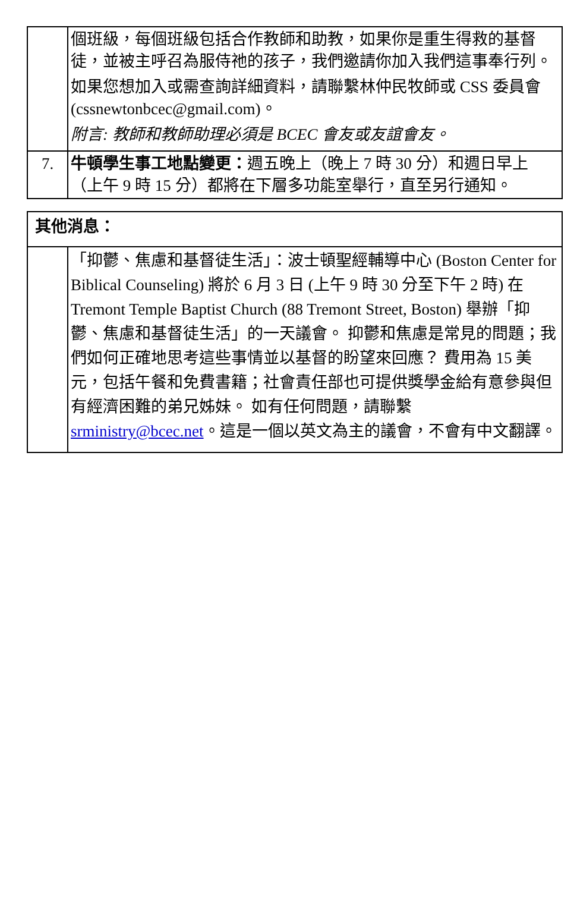| | 個班級，每個班級包括合作教師和助教，如果你是重生得救的基督徒，並被主呼召為服侍祂的孩子，我們邀請你加入我們這事奉行列。 如果您想加入或需查詢詳細資料，請聯繫林仲民牧師或 CSS 委員會 (cssnewtonbcec@gmail.com)。 附言: 教師和教師助理必須是 BCEC 會友或友誼會友。 |
| 7. | 牛頓學生事工地點變更： 週五晚上（晚上 7 時 30 分）和週日早上（上午 9 時 15 分）都將在下層多功能室舉行，直至另行通知。 |
| 其他消息： | |
| | 「抑鬱、焦慮和基督徒生活」：波士頓聖經輔導中心 (Boston Center for Biblical Counseling) 將於 6 月 3 日 (上午 9 時 30 分至下午 2 時) 在 Tremont Temple Baptist Church (88 Tremont Street, Boston) 舉辦「抑鬱、焦慮和基督徒生活」的一天議會。 抑鬱和焦慮是常見的問題；我們如何正確地思考這些事情並以基督的盼望來回應？ 費用為 15 美元，包括午餐和免費書籍；社會責任部也可提供獎學金給有意參與但有經濟困難的弟兄姊妹。 如有任何問題，請聯繫 srministry@bcec.net 。這是一個以英文為主的議會，不會有中文翻譯。 |